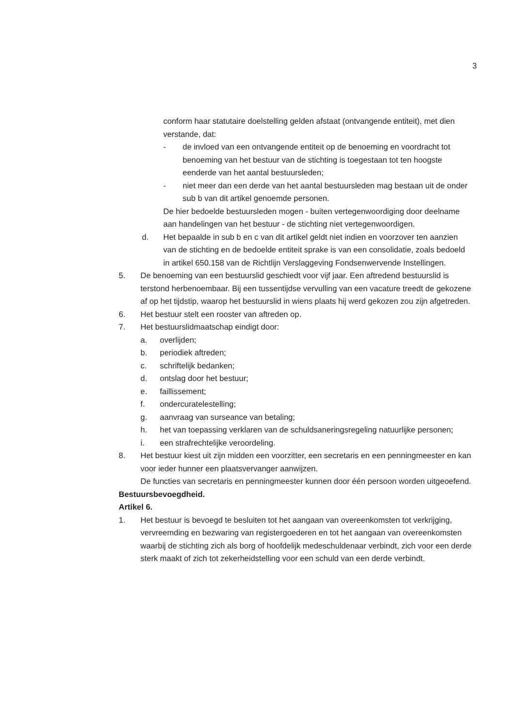3
conform haar statutaire doelstelling gelden afstaat (ontvangende entiteit), met dien verstande, dat:
- de invloed van een ontvangende entiteit op de benoeming en voordracht tot benoeming van het bestuur van de stichting is toegestaan tot ten hoogste eenderde van het aantal bestuursleden;
- niet meer dan een derde van het aantal bestuursleden mag bestaan uit de onder sub b van dit artikel genoemde personen.
De hier bedoelde bestuursleden mogen - buiten vertegenwoordiging door deelname aan handelingen van het bestuur - de stichting niet vertegenwoordigen.
d. Het bepaalde in sub b en c van dit artikel geldt niet indien en voorzover ten aanzien van de stichting en de bedoelde entiteit sprake is van een consolidatie, zoals bedoeld in artikel 650.158 van de Richtlijn Verslaggeving Fondsenwervende Instellingen.
5. De benoeming van een bestuurslid geschiedt voor vijf jaar. Een aftredend bestuurslid is terstond herbenoembaar. Bij een tussentijdse vervulling van een vacature treedt de gekozene af op het tijdstip, waarop het bestuurslid in wiens plaats hij werd gekozen zou zijn afgetreden.
6. Het bestuur stelt een rooster van aftreden op.
7. Het bestuurslidmaatschap eindigt door:
a. overlijden;
b. periodiek aftreden;
c. schriftelijk bedanken;
d. ontslag door het bestuur;
e. faillissement;
f. ondercuratelestelling;
g. aanvraag van surseance van betaling;
h. het van toepassing verklaren van de schuldsaneringsregeling natuurlijke personen;
i. een strafrechtelijke veroordeling.
8. Het bestuur kiest uit zijn midden een voorzitter, een secretaris en een penningmeester en kan voor ieder hunner een plaatsvervanger aanwijzen.
De functies van secretaris en penningmeester kunnen door één persoon worden uitgeoefend.
Bestuursbevoegdheid.
Artikel 6.
1. Het bestuur is bevoegd te besluiten tot het aangaan van overeenkomsten tot verkrijging, vervreemding en bezwaring van registergoederen en tot het aangaan van overeenkomsten waarbij de stichting zich als borg of hoofdelijk medeschuldenaar verbindt, zich voor een derde sterk maakt of zich tot zekerheidstelling voor een schuld van een derde verbindt.